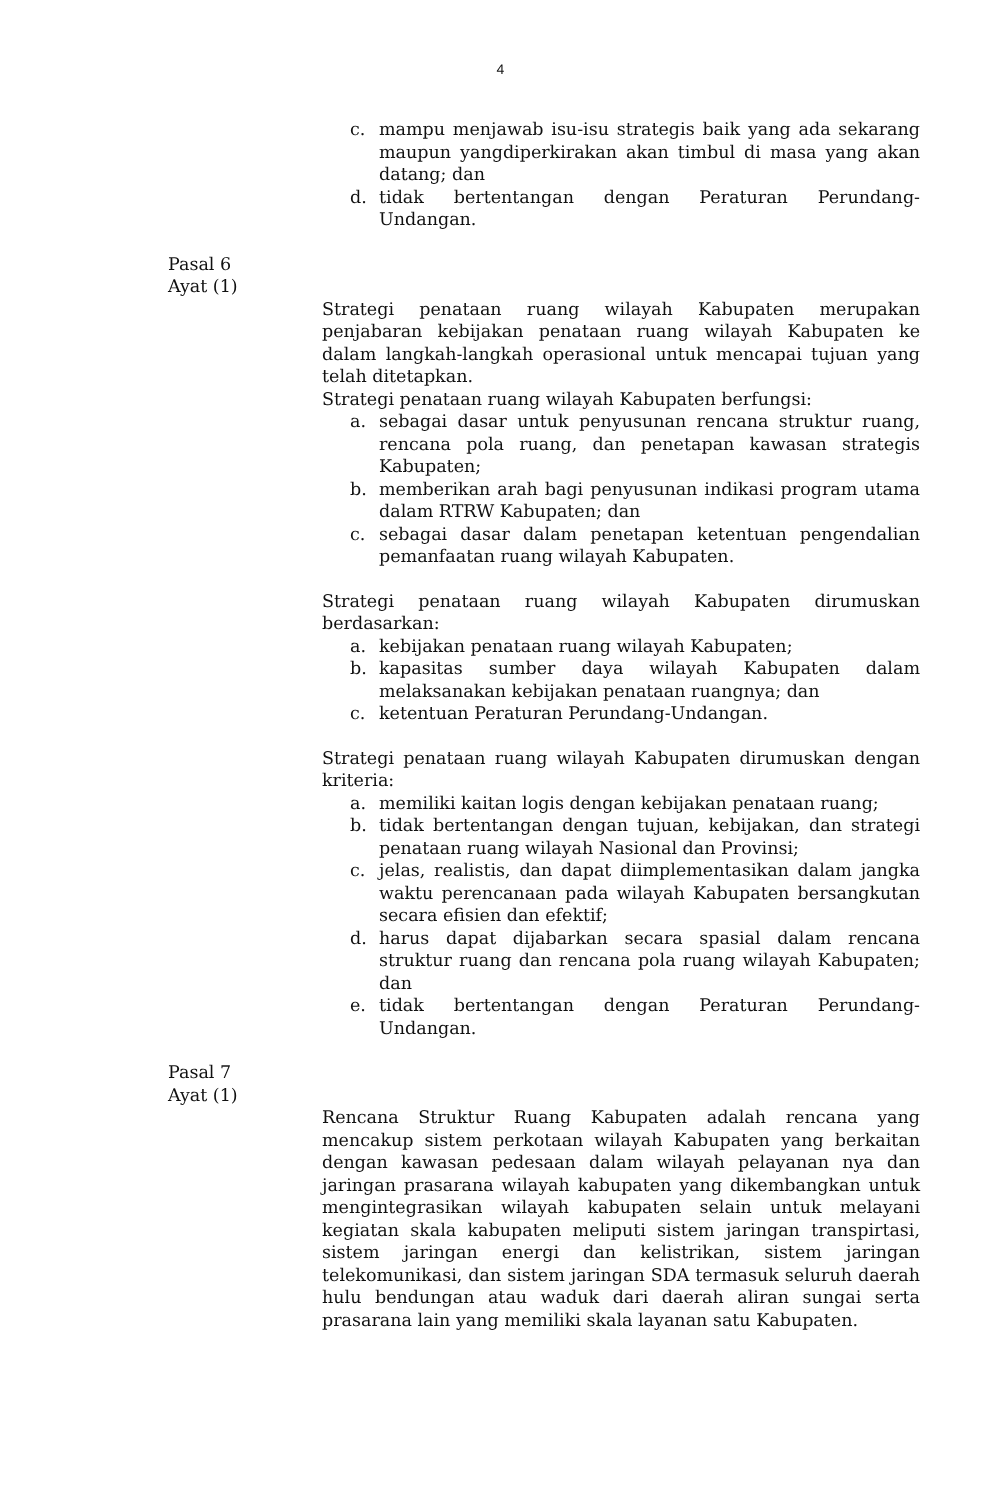4
c. mampu menjawab isu-isu strategis baik yang ada sekarang maupun yangdiperkirakan akan timbul di masa yang akan datang; dan
d. tidak bertentangan dengan Peraturan Perundang-Undangan.
Pasal 6
Ayat (1)
Strategi penataan ruang wilayah Kabupaten merupakan penjabaran kebijakan penataan ruang wilayah Kabupaten ke dalam langkah-langkah operasional untuk mencapai tujuan yang telah ditetapkan.
Strategi penataan ruang wilayah Kabupaten berfungsi:
a. sebagai dasar untuk penyusunan rencana struktur ruang, rencana pola ruang, dan penetapan kawasan strategis Kabupaten;
b. memberikan arah bagi penyusunan indikasi program utama dalam RTRW Kabupaten; dan
c. sebagai dasar dalam penetapan ketentuan pengendalian pemanfaatan ruang wilayah Kabupaten.
Strategi penataan ruang wilayah Kabupaten dirumuskan berdasarkan:
a. kebijakan penataan ruang wilayah Kabupaten;
b. kapasitas sumber daya wilayah Kabupaten dalam melaksanakan kebijakan penataan ruangnya; dan
c. ketentuan Peraturan Perundang-Undangan.
Strategi penataan ruang wilayah Kabupaten dirumuskan dengan kriteria:
a. memiliki kaitan logis dengan kebijakan penataan ruang;
b. tidak bertentangan dengan tujuan, kebijakan, dan strategi penataan ruang wilayah Nasional dan Provinsi;
c. jelas, realistis, dan dapat diimplementasikan dalam jangka waktu perencanaan pada wilayah Kabupaten bersangkutan secara efisien dan efektif;
d. harus dapat dijabarkan secara spasial dalam rencana struktur ruang dan rencana pola ruang wilayah Kabupaten; dan
e. tidak bertentangan dengan Peraturan Perundang-Undangan.
Pasal 7
Ayat (1)
Rencana Struktur Ruang Kabupaten adalah rencana yang mencakup sistem perkotaan wilayah Kabupaten yang berkaitan dengan kawasan pedesaan dalam wilayah pelayanan nya dan jaringan prasarana wilayah kabupaten yang dikembangkan untuk mengintegrasikan wilayah kabupaten selain untuk melayani kegiatan skala kabupaten meliputi sistem jaringan transpirtasi, sistem jaringan energi dan kelistrikan, sistem jaringan telekomunikasi, dan sistem jaringan SDA termasuk seluruh daerah hulu bendungan atau waduk dari daerah aliran sungai serta prasarana lain yang memiliki skala layanan satu Kabupaten.